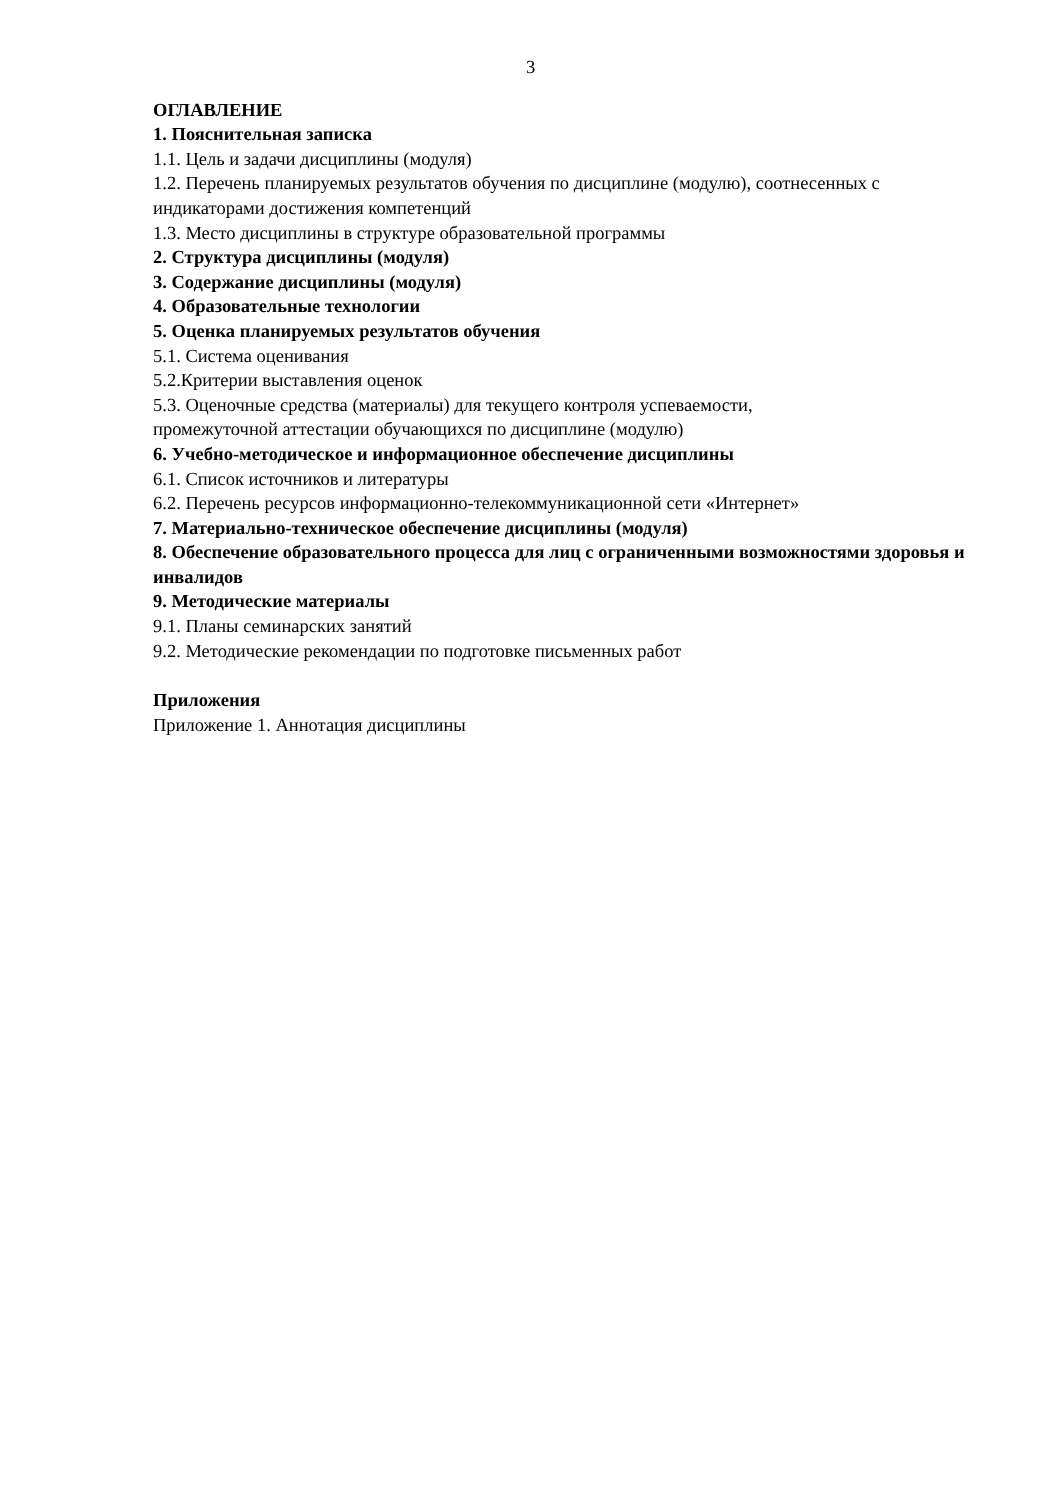3
ОГЛАВЛЕНИЕ
1. Пояснительная записка
1.1. Цель и задачи дисциплины (модуля)
1.2. Перечень планируемых результатов обучения по дисциплине (модулю), соотнесенных с индикаторами достижения компетенций
1.3. Место дисциплины в структуре образовательной программы
2. Структура дисциплины (модуля)
3. Содержание дисциплины (модуля)
4. Образовательные технологии
5. Оценка планируемых результатов обучения
5.1. Система оценивания
5.2.Критерии выставления оценок
5.3. Оценочные средства (материалы) для текущего контроля успеваемости,
промежуточной аттестации обучающихся по дисциплине (модулю)
6. Учебно-методическое и информационное обеспечение дисциплины
6.1. Список источников и литературы
6.2. Перечень ресурсов информационно-телекоммуникационной сети «Интернет»
7. Материально-техническое обеспечение дисциплины (модуля)
8. Обеспечение образовательного процесса для лиц с ограниченными возможностями здоровья и инвалидов
9. Методические материалы
9.1. Планы семинарских занятий
9.2. Методические рекомендации по подготовке письменных работ
Приложения
Приложение 1. Аннотация дисциплины